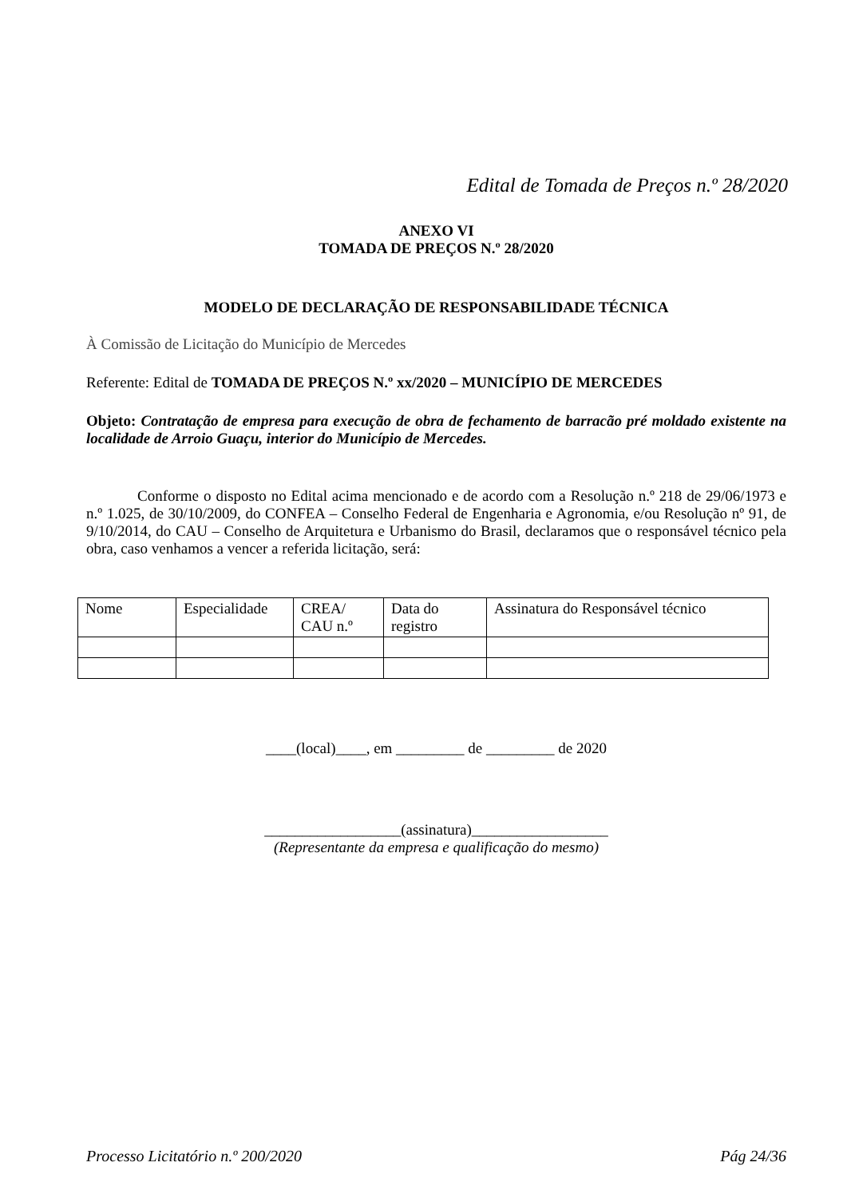Edital de Tomada de Preços n.º 28/2020
ANEXO VI
TOMADA DE PREÇOS N.º 28/2020
MODELO DE DECLARAÇÃO DE RESPONSABILIDADE TÉCNICA
À Comissão de Licitação do Município de Mercedes
Referente: Edital de TOMADA DE PREÇOS N.º xx/2020 – MUNICÍPIO DE MERCEDES
Objeto: Contratação de empresa para execução de obra de fechamento de barracão pré moldado existente na localidade de Arroio Guaçu, interior do Município de Mercedes.
Conforme o disposto no Edital acima mencionado e de acordo com a Resolução n.º 218 de 29/06/1973 e n.º 1.025, de 30/10/2009, do CONFEA – Conselho Federal de Engenharia e Agronomia, e/ou Resolução nº 91, de 9/10/2014, do CAU – Conselho de Arquitetura e Urbanismo do Brasil, declaramos que o responsável técnico pela obra, caso venhamos a vencer a referida licitação, será:
| Nome | Especialidade | CREA/ CAU n.º | Data do registro | Assinatura do Responsável técnico |
____(local)____, em _________ de _________ de 2020
__________________(assinatura)__________________
(Representante da empresa e qualificação do mesmo)
Processo Licitatório n.º 200/2020 Pág 24/36